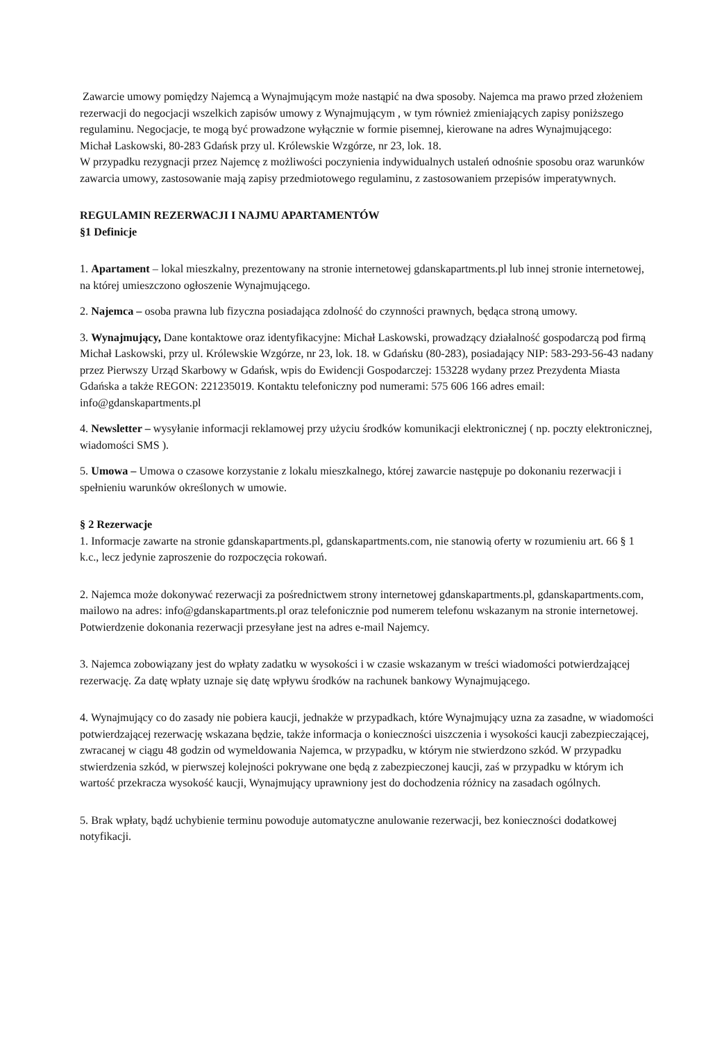Zawarcie umowy pomiędzy Najemcą a Wynajmującym może nastąpić na dwa sposoby. Najemca ma prawo przed złożeniem rezerwacji do negocjacji wszelkich zapisów umowy z Wynajmującym , w tym również zmieniających zapisy poniższego regulaminu. Negocjacje, te mogą być prowadzone wyłącznie w formie pisemnej, kierowane na adres Wynajmującego:
Michał Laskowski, 80-283 Gdańsk przy ul. Królewskie Wzgórze, nr 23, lok. 18.
W przypadku rezygnacji przez Najemcę z możliwości poczynienia indywidualnych ustaleń odnośnie sposobu oraz warunków zawarcia umowy, zastosowanie mają zapisy przedmiotowego regulaminu, z zastosowaniem przepisów imperatywnych.
REGULAMIN REZERWACJI I NAJMU APARTAMENTÓW
§1 Definicje
1. Apartament – lokal mieszkalny, prezentowany na stronie internetowej gdanskapartments.pl lub innej stronie internetowej, na której umieszczono ogłoszenie Wynajmującego.
2. Najemca – osoba prawna lub fizyczna posiadająca zdolność do czynności prawnych, będąca stroną umowy.
3. Wynajmujący, Dane kontaktowe oraz identyfikacyjne: Michał Laskowski, prowadzący działalność gospodarczą pod firmą Michał Laskowski, przy ul. Królewskie Wzgórze, nr 23, lok. 18. w Gdańsku (80-283), posiadający NIP: 583-293-56-43 nadany przez Pierwszy Urząd Skarbowy w Gdańsk, wpis do Ewidencji Gospodarczej: 153228 wydany przez Prezydenta Miasta Gdańska a także REGON: 221235019. Kontaktu telefoniczny pod numerami: 575 606 166 adres email: info@gdanskapartments.pl
4. Newsletter – wysyłanie informacji reklamowej przy użyciu środków komunikacji elektronicznej ( np. poczty elektronicznej, wiadomości SMS ).
5. Umowa – Umowa o czasowe korzystanie z lokalu mieszkalnego, której zawarcie następuje po dokonaniu rezerwacji i spełnieniu warunków określonych w umowie.
§ 2 Rezerwacje
1. Informacje zawarte na stronie gdanskapartments.pl, gdanskapartments.com, nie stanowią oferty w rozumieniu art. 66 § 1 k.c., lecz jedynie zaproszenie do rozpoczęcia rokowań.
2. Najemca może dokonywać rezerwacji za pośrednictwem strony internetowej gdanskapartments.pl, gdanskapartments.com, mailowo na adres: info@gdanskapartments.pl oraz telefonicznie pod numerem telefonu wskazanym na stronie internetowej. Potwierdzenie dokonania rezerwacji przesyłane jest na adres e-mail Najemcy.
3. Najemca zobowiązany jest do wpłaty zadatku w wysokości i w czasie wskazanym w treści wiadomości potwierdzającej rezerwację. Za datę wpłaty uznaje się datę wpływu środków na rachunek bankowy Wynajmującego.
4. Wynajmujący co do zasady nie pobiera kaucji, jednakże w przypadkach, które Wynajmujący uzna za zasadne, w wiadomości potwierdzającej rezerwację wskazana będzie, także informacja o konieczności uiszczenia i wysokości kaucji zabezpieczającej, zwracanej w ciągu 48 godzin od wymeldowania Najemca, w przypadku, w którym nie stwierdzono szkód. W przypadku stwierdzenia szkód, w pierwszej kolejności pokrywane one będą z zabezpieczonej kaucji, zaś w przypadku w którym ich wartość przekracza wysokość kaucji, Wynajmujący uprawniony jest do dochodzenia różnicy na zasadach ogólnych.
5. Brak wpłaty, bądź uchybienie terminu powoduje automatyczne anulowanie rezerwacji, bez konieczności dodatkowej notyfikacji.